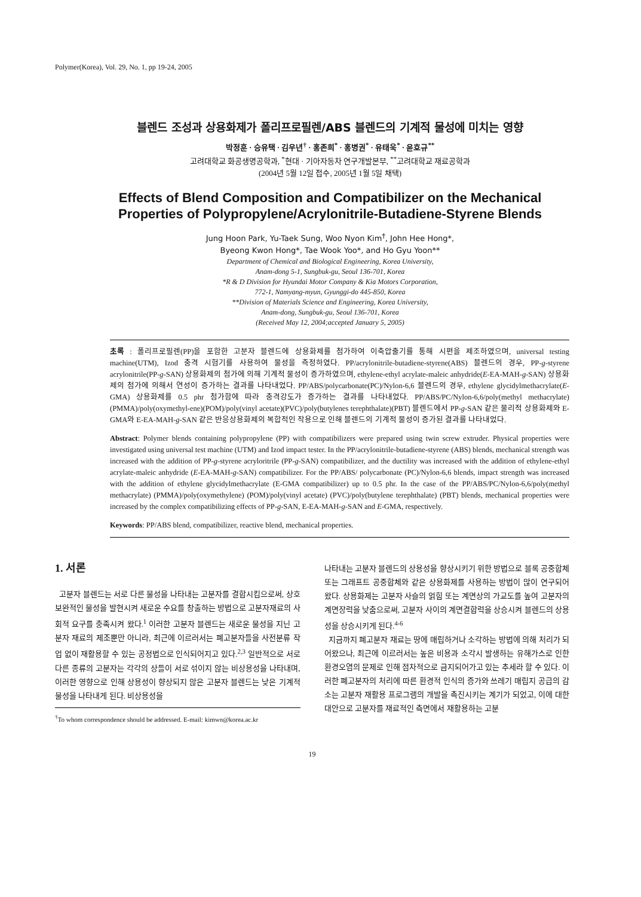Polymer(Korea), Vol. 29, No. 1, pp 19-24, 2005
블렌드 조성과 상용화제가 폴리프로필렌/ABS 블렌드의 기계적 물성에 미치는 영향
박정훈 · 승유택 · 김우년<sup>†</sup> · 홍존희<sup>*</sup> · 홍병권<sup>*</sup> · 유태욱<sup>*</sup> · 윤호규<sup>**</sup>
고려대학교 화공생명공학과, <sup>*</sup>현대 · 기아자동차 연구개발본부, <sup>**</sup>고려대학교 재료공학과
(2004년 5월 12일 접수, 2005년 1월 5일 채택)
Effects of Blend Composition and Compatibilizer on the Mechanical Properties of Polypropylene/Acrylonitrile-Butadiene-Styrene Blends
Jung Hoon Park, Yu-Taek Sung, Woo Nyon Kim<sup>†</sup>, John Hee Hong*,
Byeong Kwon Hong*, Tae Wook Yoo*, and Ho Gyu Yoon**
Department of Chemical and Biological Engineering, Korea University,
Anam-dong 5-1, Sungbuk-gu, Seoul 136-701, Korea
*R & D Division for Hyundai Motor Company & Kia Motors Corporation,
772-1, Namyang-myun, Gyunggi-do 445-850, Korea
**Division of Materials Science and Engineering, Korea University,
Anam-dong, Sungbuk-gu, Seoul 136-701, Korea
(Received May 12, 2004;accepted January 5, 2005)
초록 : 폴리프로필렌(PP)을 포함한 고분자 블렌드에 상용화제를 첨가하여 이축압출기를 통해 시편을 제조하였으며, universal testing machine(UTM), Izod 충격 시험기를 사용하여 물성을 측정하였다. PP/acrylonitrile-butadiene-styrene(ABS) 블렌드의 경우, PP-g-styrene acrylonitrile(PP-g-SAN) 상용화제의 첨가에 의해 기계적 물성이 증가하였으며, ethylene-ethyl acrylate-maleic anhydride(E-EA-MAH-g-SAN) 상용화제의 첨가에 의해서 연성이 증가하는 결과를 나타내었다. PP/ABS/polycarbonate(PC)/Nylon-6,6 블렌드의 경우, ethylene glycidylmethacrylate(E-GMA) 상용화제를 0.5 phr 첨가함에 따라 충격강도가 증가하는 결과를 나타내었다. PP/ABS/PC/Nylon-6,6/poly(methyl methacrylate)(PMMA)/poly(oxymethyl-ene)(POM)/poly(vinyl acetate)(PVC)/poly(butylenes terephthalate)(PBT) 블렌드에서 PP-g-SAN 같은 물리적 상용화제와 E-GMA와 E-EA-MAH-g-SAN 같은 반응상용화제의 복합적인 작용으로 인해 블렌드의 기계적 물성이 증가된 결과를 나타내었다.
Abstract: Polymer blends containing polypropylene (PP) with compatibilizers were prepared using twin screw extruder. Physical properties were investigated using universal test machine (UTM) and Izod impact tester. In the PP/acrylonitrile-butadiene-styrene (ABS) blends, mechanical strength was increased with the addition of PP-g-styrene acryloritrile (PP-g-SAN) compatibilizer, and the ductility was increased with the addition of ethylene-ethyl acrylate-maleic anhydride (E-EA-MAH-g-SAN) compatibilizer. For the PP/ABS/ polycarbonate (PC)/Nylon-6,6 blends, impact strength was increased with the addition of ethylene glycidylmethacrylate (E-GMA compatibilizer) up to 0.5 phr. In the case of the PP/ABS/PC/Nylon-6,6/poly(methyl methacrylate) (PMMA)/poly(oxymethylene) (POM)/poly(vinyl acetate) (PVC)/poly(butylene terephthalate) (PBT) blends, mechanical properties were increased by the complex compatibilizing effects of PP-g-SAN, E-EA-MAH-g-SAN and E-GMA, respectively.
Keywords: PP/ABS blend, compatibilizer, reactive blend, mechanical properties.
1. 서론
고분자 블렌드는 서로 다른 물성을 나타내는 고분자를 결합시킴으로써, 상호 보완적인 물성을 발현시켜 새로운 수요를 창출하는 방법으로 고분자재료의 사회적 요구를 충족시켜 왔다.<sup>1</sup> 이러한 고분자 블렌드는 새로운 물성을 지닌 고분자 재료의 제조뿐만 아니라, 최근에 이르러서는 폐고분자들을 사전분류 작업 없이 재활용할 수 있는 공정법으로 인식되어지고 있다.<sup>2,3</sup> 일반적으로 서로 다른 종류의 고분자는 각각의 상들이 서로 섞이지 않는 비상용성을 나타내며, 이러한 영향으로 인해 상용성이 향상되지 않은 고분자 블렌드는 낮은 기계적 물성을 나타내게 된다. 비상용성을
<sup>†</sup> To whom correspondence should be addressed. E-mail: kimwn@korea.ac.kr
나타내는 고분자 블렌드의 상용성을 향상시키기 위한 방법으로 블록 공중합체 또는 그래프트 공중합체와 같은 상용화제를 사용하는 방법이 많이 연구되어 왔다. 상용화제는 고분자 사슬의 얽힘 또는 계면상의 가교도를 높여 고분자의 계면장력을 낮춤으로써, 고분자 사이의 계면결합력을 상승시켜 블렌드의 상용성을 상승시키게 된다.<sup>4-6</sup>
지금까지 폐고분자 재료는 땅에 매립하거나 소각하는 방법에 의해 처리가 되어왔으나, 최근에 이르러서는 높은 비용과 소각시 발생하는 유해가스로 인한 환경오염의 문제로 인해 점차적으로 금지되어가고 있는 추세라 할 수 있다. 이러한 폐고분자의 처리에 따른 환경적 인식의 증가와 쓰레기 매립지 공급의 감소는 고분자 재활용 프로그램의 개발을 촉진시키는 계기가 되었고, 이에 대한 대안으로 고분자를 재료적인 측면에서 재활용하는 고분
19